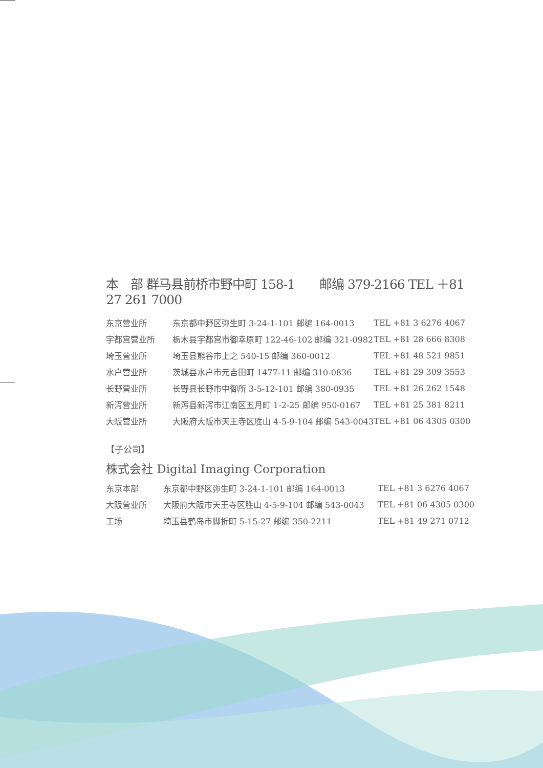本　部 群马县前桥市野中町 158-1　　邮编 379-2166 TEL ＋81 27 261 7000
| 东京营业所 | 东京都中野区弥生町 3-24-1-101 邮编 164-0013 | TEL +81 3 6276 4067 |
| 宇都宫营业所 | 栃木县宇都宫市御幸原町 122-46-102 邮编 321-0982 | TEL +81 28 666 8308 |
| 埼玉营业所 | 埼玉县熊谷市上之 540-15 邮编 360-0012 | TEL +81 48 521 9851 |
| 水户营业所 | 茨城县水户市元吉田町 1477-11 邮编 310-0836 | TEL +81 29 309 3553 |
| 长野营业所 | 长野县长野市中御所 3-5-12-101 邮编 380-0935 | TEL +81 26 262 1548 |
| 新泻营业所 | 新泻县新泻市江南区五月町 1-2-25 邮编 950-0167 | TEL +81 25 381 8211 |
| 大阪营业所 | 大阪府大阪市天王寺区胜山 4-5-9-104 邮编 543-0043 | TEL +81 06 4305 0300 |
【子公司】
株式会社 Digital Imaging Corporation
| 东京本部 | 东京都中野区弥生町 3-24-1-101 邮编 164-0013 | TEL +81 3 6276 4067 |
| 大阪营业所 | 大阪府大阪市天王寺区胜山 4-5-9-104 邮编 543-0043 | TEL +81 06 4305 0300 |
| 工场 | 埼玉县鹤岛市脚折町 5-15-27 邮编 350-2211 | TEL +81 49 271 0712 |